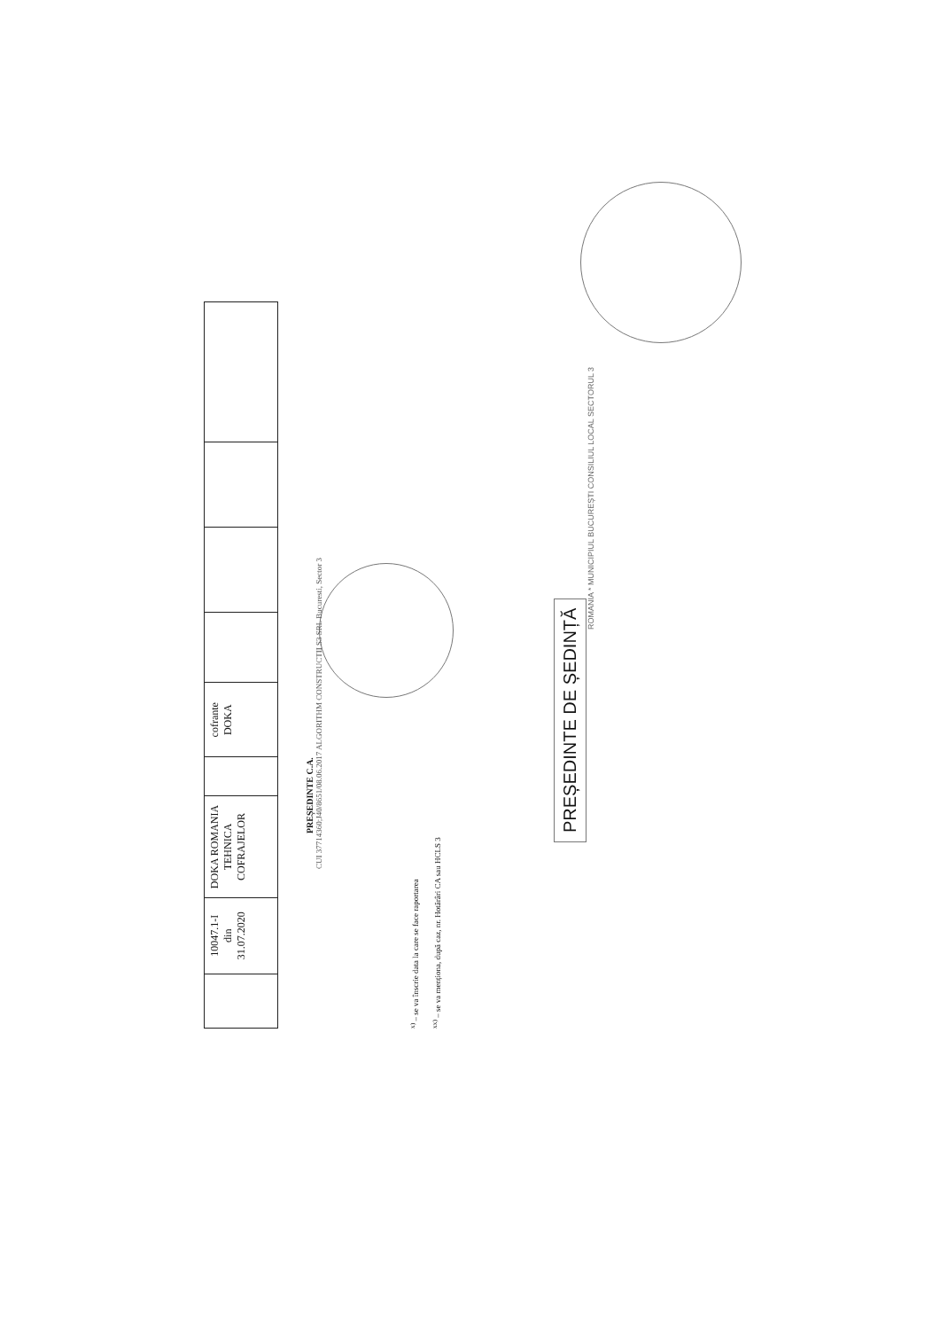| | 10047.1-I din 31.07.2020 | DOKA ROMANIA TEHNICA COFRAJELOR | | cofrante DOKA | | | | |
PREȘEDINTE C.A.
CUI 37714360;J40/8651/08.06.2017 ALGORITHM CONSTRUCTII S3 SRL Bucuresti, Sector 3
<sup>x)</sup> – se va înscrie data la care se face raportarea
<sup>xx)</sup> – se va menționa, după caz, nr. Hotărâri CA sau HCLS 3
PREȘEDINTE DE ȘEDINȚĂ
ROMANIA * MUNICIPIUL BUCUREȘTI CONSILIUL LOCAL SECTORUL 3